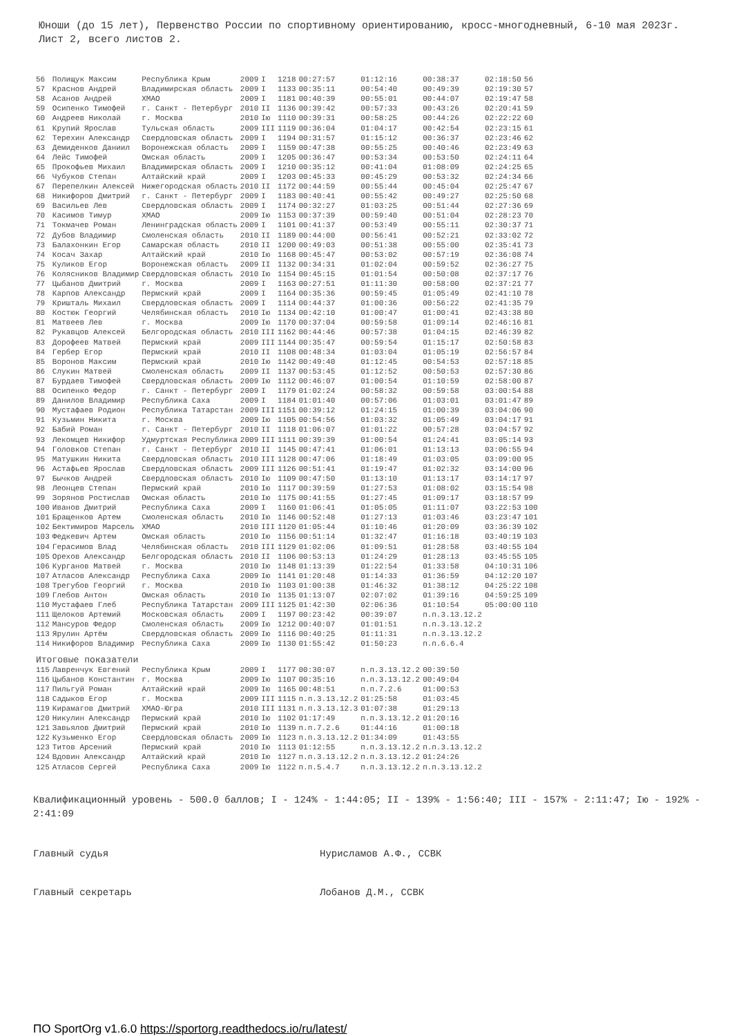Юноши (до 15 лет), Первенство России по спортивному ориентированию, кросс-многодневный, 6-10 мая 2023г. Лист 2, всего листов 2.
| 56 | Полищук Максим | Республика Крым | 2009 | I | 1218 | 00:27:57 | 01:12:16 | 00:38:37 | 02:18:50 | 56 |
| 57 | Краснов Андрей | Владимирская область | 2009 | I | 1133 | 00:35:11 | 00:54:40 | 00:49:39 | 02:19:30 | 57 |
| 58 | Асанов Андрей | ХМАО | 2009 | I | 1181 | 00:40:39 | 00:55:01 | 00:44:07 | 02:19:47 | 58 |
| 59 | Осипенко Тимофей | г. Санкт - Петербург | 2010 | II | 1136 | 00:39:42 | 00:57:33 | 00:43:26 | 02:20:41 | 59 |
| 60 | Андреев Николай | г. Москва | 2010 | Iю | 1110 | 00:39:31 | 00:58:25 | 00:44:26 | 02:22:22 | 60 |
| 61 | Крупий Ярослав | Тульская область | 2009 | III | 1119 | 00:36:04 | 01:04:17 | 00:42:54 | 02:23:15 | 61 |
| 62 | Терехин Александр | Свердловская область | 2009 | I | 1194 | 00:31:57 | 01:15:12 | 00:36:37 | 02:23:46 | 62 |
| 63 | Демиденков Даниил | Воронежская область | 2009 | I | 1159 | 00:47:38 | 00:55:25 | 00:40:46 | 02:23:49 | 63 |
| 64 | Лейс Тимофей | Омская область | 2009 | I | 1205 | 00:36:47 | 00:53:34 | 00:53:50 | 02:24:11 | 64 |
| 65 | Прокофьев Михаил | Владимирская область | 2009 | I | 1210 | 00:35:12 | 00:41:04 | 01:08:09 | 02:24:25 | 65 |
| 66 | Чубуков Степан | Алтайский край | 2009 | I | 1203 | 00:45:33 | 00:45:29 | 00:53:32 | 02:24:34 | 66 |
| 67 | Перепелкин Алексей | Нижегородская область | 2010 | II | 1172 | 00:44:59 | 00:55:44 | 00:45:04 | 02:25:47 | 67 |
| 68 | Никифоров Дмитрий | г. Санкт - Петербург | 2009 | I | 1183 | 00:40:41 | 00:55:42 | 00:49:27 | 02:25:50 | 68 |
| 69 | Васильев Лев | Свердловская область | 2009 | I | 1174 | 00:32:27 | 01:03:25 | 00:51:44 | 02:27:36 | 69 |
| 70 | Касимов Тимур | ХМАО | 2009 | Iю | 1153 | 00:37:39 | 00:59:40 | 00:51:04 | 02:28:23 | 70 |
| 71 | Токмачев Роман | Ленинградская область | 2009 | I | 1101 | 00:41:37 | 00:53:49 | 00:55:11 | 02:30:37 | 71 |
| 72 | Дубов Владимир | Смоленская область | 2010 | II | 1189 | 00:44:00 | 00:56:41 | 00:52:21 | 02:33:02 | 72 |
| 73 | Балахонкин Егор | Самарская область | 2010 | II | 1200 | 00:49:03 | 00:51:38 | 00:55:00 | 02:35:41 | 73 |
| 74 | Косач Захар | Алтайский край | 2010 | Iю | 1168 | 00:45:47 | 00:53:02 | 00:57:19 | 02:36:08 | 74 |
| 75 | Куликов Егор | Воронежская область | 2009 | II | 1132 | 00:34:31 | 01:02:04 | 00:59:52 | 02:36:27 | 75 |
| 76 | Колясников Владимир | Свердловская область | 2010 | Iю | 1154 | 00:45:15 | 01:01:54 | 00:50:08 | 02:37:17 | 76 |
| 77 | Цыбанов Дмитрий | г. Москва | 2009 | I | 1163 | 00:27:51 | 01:11:30 | 00:58:00 | 02:37:21 | 77 |
| 78 | Карпов Александр | Пермский край | 2009 | I | 1164 | 00:35:36 | 00:59:45 | 01:05:49 | 02:41:10 | 78 |
| 79 | Кришталь Михаил | Свердловская область | 2009 | I | 1114 | 00:44:37 | 01:00:36 | 00:56:22 | 02:41:35 | 79 |
| 80 | Костюк Георгий | Челябинская область | 2010 | Iю | 1134 | 00:42:10 | 01:00:47 | 01:00:41 | 02:43:38 | 80 |
| 81 | Матвеев Лев | г. Москва | 2009 | Iю | 1170 | 00:37:04 | 00:59:58 | 01:09:14 | 02:46:16 | 81 |
| 82 | Рукавцов Алексей | Белгородская область | 2010 | III | 1162 | 00:44:46 | 00:57:38 | 01:04:15 | 02:46:39 | 82 |
| 83 | Дорофеев Матвей | Пермский край | 2009 | III | 1144 | 00:35:47 | 00:59:54 | 01:15:17 | 02:50:58 | 83 |
| 84 | Гербер Егор | Пермский край | 2010 | II | 1108 | 00:48:34 | 01:03:04 | 01:05:19 | 02:56:57 | 84 |
| 85 | Воронов Максим | Пермский край | 2010 | Iю | 1142 | 00:49:40 | 01:12:45 | 00:54:53 | 02:57:18 | 85 |
| 86 | Слукин Матвей | Смоленская область | 2009 | II | 1137 | 00:53:45 | 01:12:52 | 00:50:53 | 02:57:30 | 86 |
| 87 | Бурдаев Тимофей | Свердловская область | 2009 | Iю | 1112 | 00:46:07 | 01:00:54 | 01:10:59 | 02:58:00 | 87 |
| 88 | Осипенко Федор | г. Санкт - Петербург | 2009 | I | 1179 | 01:02:24 | 00:58:32 | 00:59:58 | 03:00:54 | 88 |
| 89 | Данилов Владимир | Республика Саха | 2009 | I | 1184 | 01:01:40 | 00:57:06 | 01:03:01 | 03:01:47 | 89 |
| 90 | Мустафаев Родион | Республика Татарстан | 2009 | III | 1151 | 00:39:12 | 01:24:15 | 01:00:39 | 03:04:06 | 90 |
| 91 | Кузьмин Никита | г. Москва | 2009 | Iю | 1105 | 00:54:56 | 01:03:32 | 01:05:49 | 03:04:17 | 91 |
| 92 | Бабий Роман | г. Санкт - Петербург | 2010 | II | 1118 | 01:06:07 | 01:01:22 | 00:57:28 | 03:04:57 | 92 |
| 93 | Лекомцев Никифор | Удмуртская Республика | 2009 | III | 1111 | 00:39:39 | 01:00:54 | 01:24:41 | 03:05:14 | 93 |
| 94 | Головков Степан | г. Санкт - Петербург | 2010 | II | 1145 | 00:47:41 | 01:06:01 | 01:13:13 | 03:06:55 | 94 |
| 95 | Матушкин Никита | Свердловская область | 2010 | III | 1128 | 00:47:06 | 01:18:49 | 01:03:05 | 03:09:00 | 95 |
| 96 | Астафьев Ярослав | Свердловская область | 2009 | III | 1126 | 00:51:41 | 01:19:47 | 01:02:32 | 03:14:00 | 96 |
| 97 | Бычков Андрей | Свердловская область | 2010 | Iю | 1109 | 00:47:50 | 01:13:10 | 01:13:17 | 03:14:17 | 97 |
| 98 | Леонцев Степан | Пермский край | 2010 | Iю | 1117 | 00:39:59 | 01:27:53 | 01:08:02 | 03:15:54 | 98 |
| 99 | Зорянов Ростислав | Омская область | 2010 | Iю | 1175 | 00:41:55 | 01:27:45 | 01:09:17 | 03:18:57 | 99 |
| 100 | Иванов Дмитрий | Республика Саха | 2009 | I | 1160 | 01:06:41 | 01:05:05 | 01:11:07 | 03:22:53 | 100 |
| 101 | Бращенков Артем | Смоленская область | 2010 | Iю | 1146 | 00:52:48 | 01:27:13 | 01:03:46 | 03:23:47 | 101 |
| 102 | Бектимиров Марсель | ХМАО | 2010 | III | 1120 | 01:05:44 | 01:10:46 | 01:20:09 | 03:36:39 | 102 |
| 103 | Федкевич Артем | Омская область | 2010 | Iю | 1156 | 00:51:14 | 01:32:47 | 01:16:18 | 03:40:19 | 103 |
| 104 | Герасимов Влад | Челябинская область | 2010 | III | 1129 | 01:02:06 | 01:09:51 | 01:28:58 | 03:40:55 | 104 |
| 105 | Орехов Александр | Белгородская область | 2010 | II | 1106 | 00:53:13 | 01:24:29 | 01:28:13 | 03:45:55 | 105 |
| 106 | Курганов Матвей | г. Москва | 2010 | Iю | 1148 | 01:13:39 | 01:22:54 | 01:33:58 | 04:10:31 | 106 |
| 107 | Атласов Александр | Республика Саха | 2009 | Iю | 1141 | 01:20:48 | 01:14:33 | 01:36:59 | 04:12:20 | 107 |
| 108 | Трегубов Георгий | г. Москва | 2010 | Iю | 1103 | 01:00:38 | 01:46:32 | 01:38:12 | 04:25:22 | 108 |
| 109 | Глебов Антон | Омская область | 2010 | Iю | 1135 | 01:13:07 | 02:07:02 | 01:39:16 | 04:59:25 | 109 |
| 110 | Мустафаев Глеб | Республика Татарстан | 2009 | III | 1125 | 01:42:30 | 02:06:36 | 01:10:54 | 05:00:00 | 110 |
| 111 | Щелоков Артемий | Московская область | 2009 | I | 1197 | 00:23:42 | 00:39:07 | п.п.3.13.12.2 | | |
| 112 | Мансуров Федор | Смоленская область | 2009 | Iю | 1212 | 00:40:07 | 01:01:51 | п.п.3.13.12.2 | | |
| 113 | Ярулин Артём | Свердловская область | 2009 | Iю | 1116 | 00:40:25 | 01:11:31 | п.п.3.13.12.2 | | |
| 114 | Никифоров Владимир | Республика Саха | 2009 | Iю | 1130 | 01:55:42 | 01:50:23 | п.п.6.6.4 | | |
| Итоговые показатели | | | | | | | | | | |
| 115 | Лавренчук Евгений | Республика Крым | 2009 | I | 1177 | 00:30:07 | п.п.3.13.12.2 | 00:39:50 | | |
| 116 | Цыбанов Константин | г. Москва | 2009 | Iю | 1107 | 00:35:16 | п.п.3.13.12.2 | 00:49:04 | | |
| 117 | Пильгуй Роман | Алтайский край | 2009 | Iю | 1165 | 00:48:51 | п.п.7.2.6 | 01:00:53 | | |
| 118 | Садыков Егор | г. Москва | 2009 | III | 1115 | п.п.3.13.12.2 | 01:25:58 | 01:03:45 | | |
| 119 | Кирамагов Дмитрий | ХМАО-Югра | 2010 | III | 1131 | п.п.3.13.12.3 | 01:07:38 | 01:29:13 | | |
| 120 | Никулин Александр | Пермский край | 2010 | Iю | 1102 | 01:17:49 | п.п.3.13.12.2 | 01:20:16 | | |
| 121 | Завьялов Дмитрий | Пермский край | 2010 | Iю | 1139 | п.п.7.2.6 | 01:44:16 | 01:00:18 | | |
| 122 | Кузьменко Егор | Свердловская область | 2009 | Iю | 1123 | п.п.3.13.12.2 | 01:34:09 | 01:43:55 | | |
| 123 | Титов Арсений | Пермский край | 2010 | Iю | 1113 | 01:12:55 | п.п.3.13.12.2 | п.п.3.13.12.2 | | |
| 124 | Вдовин Александр | Алтайский край | 2010 | Iю | 1127 | п.п.3.13.12.2 | п.п.3.13.12.2 | 01:24:26 | | |
| 125 | Атласов Сергей | Республика Саха | 2009 | Iю | 1122 | п.п.5.4.7 | п.п.3.13.12.2 | п.п.3.13.12.2 | | |
Квалификационный уровень - 500.0 баллов; I - 124% - 1:44:05; II - 139% - 1:56:40; III - 157% - 2:11:47; Iю - 192% - 2:41:09
Главный судья Нурисламов А.Ф., ССВК
Главный секретарь Лобанов Д.М., ССВК
ПО SportOrg v1.6.0 https://sportorg.readthedocs.io/ru/latest/